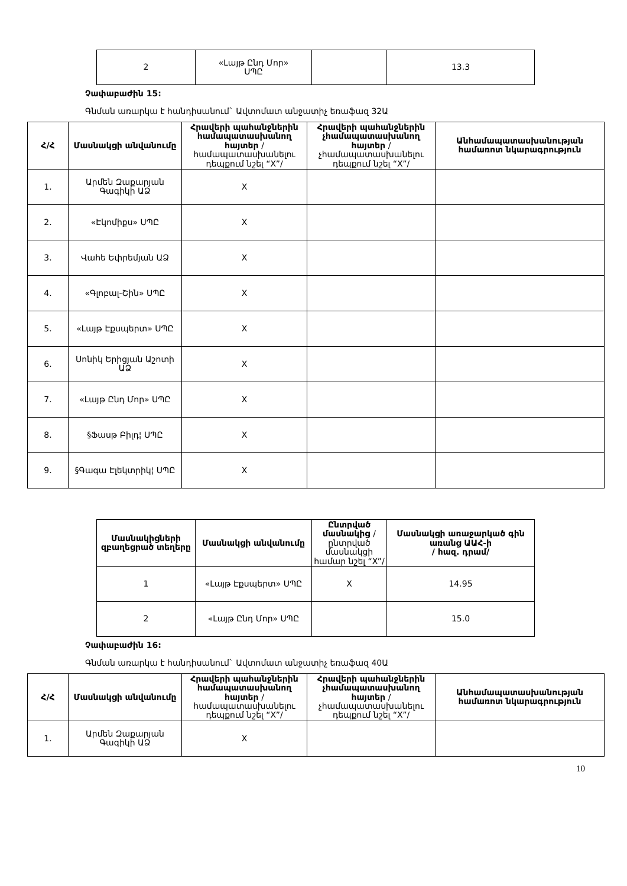| 2 | «Լայթ Ընդ Մոր» ՍՊԸ | | 13.3 |
Չափաբաժին 15:
Գնման առարկա է հանդիսանում` Ավտոմատ անջատիչ եռաֆազ 32Ա
| Հ/Հ | Մասնակցի անվանումը | Հրավերի պահանջներին համապատասխանող հայտեր /համապատասխանելու դեպքում նշել “X”/ | Հրավերի պահանջներին չհամապատասխանող հայտեր /չհամապատասխանելու դեպքում նշել “X”/ | Անհամապատասխանության համառոտ նկարագրություն |
| --- | --- | --- | --- | --- |
| 1. | Արմեն Զաքարյան Գագիկի ԱՁ | X | | |
| 2. | «Էկոմիքս» ՍՊԸ | X | | |
| 3. | Վահե Եփրեմյան ԱՁ | X | | |
| 4. | «Գլոբալ-Շին» ՍՊԸ | X | | |
| 5. | «Լայթ Էքսպերտ» ՍՊԸ | X | | |
| 6. | Սոնիկ Երիցյան Աշոտի ԱՁ | X | | |
| 7. | «Լայթ Ընդ Մոր» ՍՊԸ | X | | |
| 8. | §Ֆասթ Բիլդ¦ ՍՊԸ | X | | |
| 9. | §Գագա Էլեկտրիկ¦ ՍՊԸ | X | | |
| Մասնակիցների զբաղեցրած տեղերը | Մասնակցի անվանումը | Ընտրված մասնակից /ընտրված մասնակցի համար նշել “X”/ | Մասնակցի առաջարկած գին առանց ԱԱՀ-ի / հազ. դրամ/ |
| --- | --- | --- | --- |
| 1 | «Լայթ Էքսպերտ» ՍՊԸ | X | 14.95 |
| 2 | «Լայթ Ընդ Մոր» ՍՊԸ | | 15.0 |
Չափաբաժին 16:
Գնման առարկա է հանդիսանում` Ավտոմատ անջատիչ եռաֆազ 40Ա
| Հ/Հ | Մասնակցի անվանումը | Հրավերի պահանջներին համապատասխանող հայտեր /համապատասխանելու դեպքում նշել “X”/ | Հրավերի պահանջներին չհամապատասխանող հայտեր /չհամապատասխանելու դեպքում նշել “X”/ | Անհամապատասխանության համառոտ նկարագրություն |
| --- | --- | --- | --- | --- |
| 1. | Արմեն Զաքարյան Գագիկի ԱՁ | X | | |
10